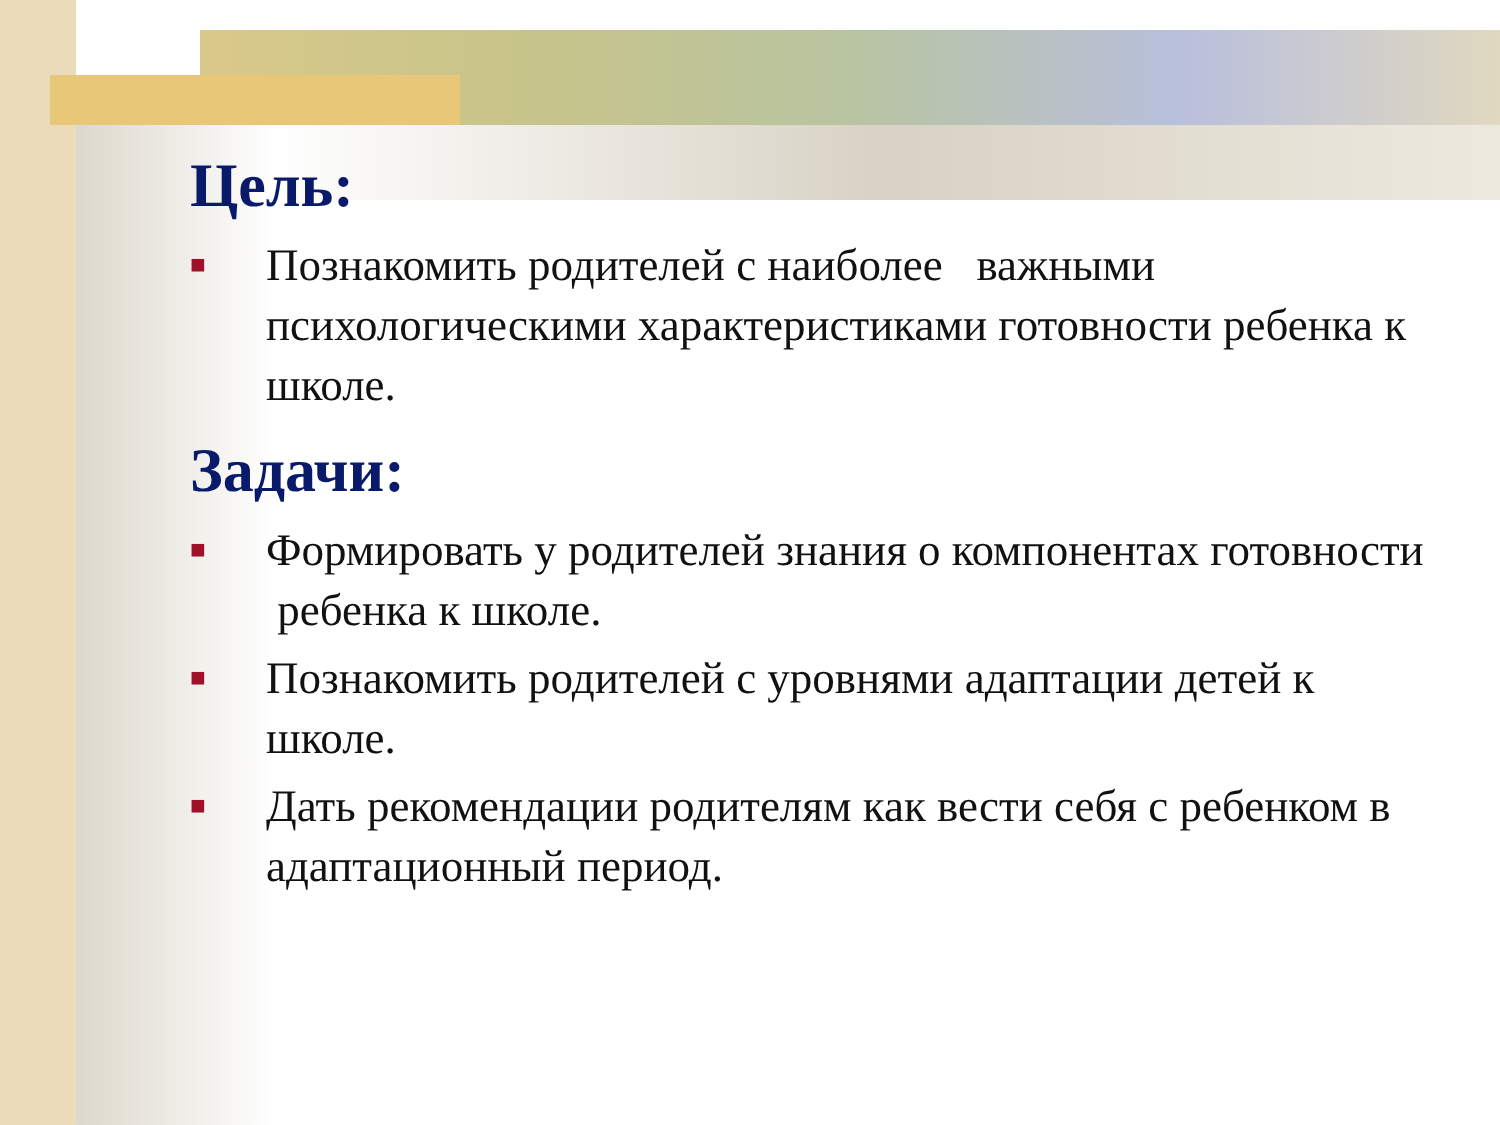Цель:
■ Познакомить родителей с наиболее важными психологическими характеристиками готовности ребенка к школе.
Задачи:
■ Формировать у родителей знания о компонентах готовности ребенка к школе.
■ Познакомить родителей с уровнями адаптации детей к школе.
■ Дать рекомендации родителям как вести себя с ребенком в адаптационный период.